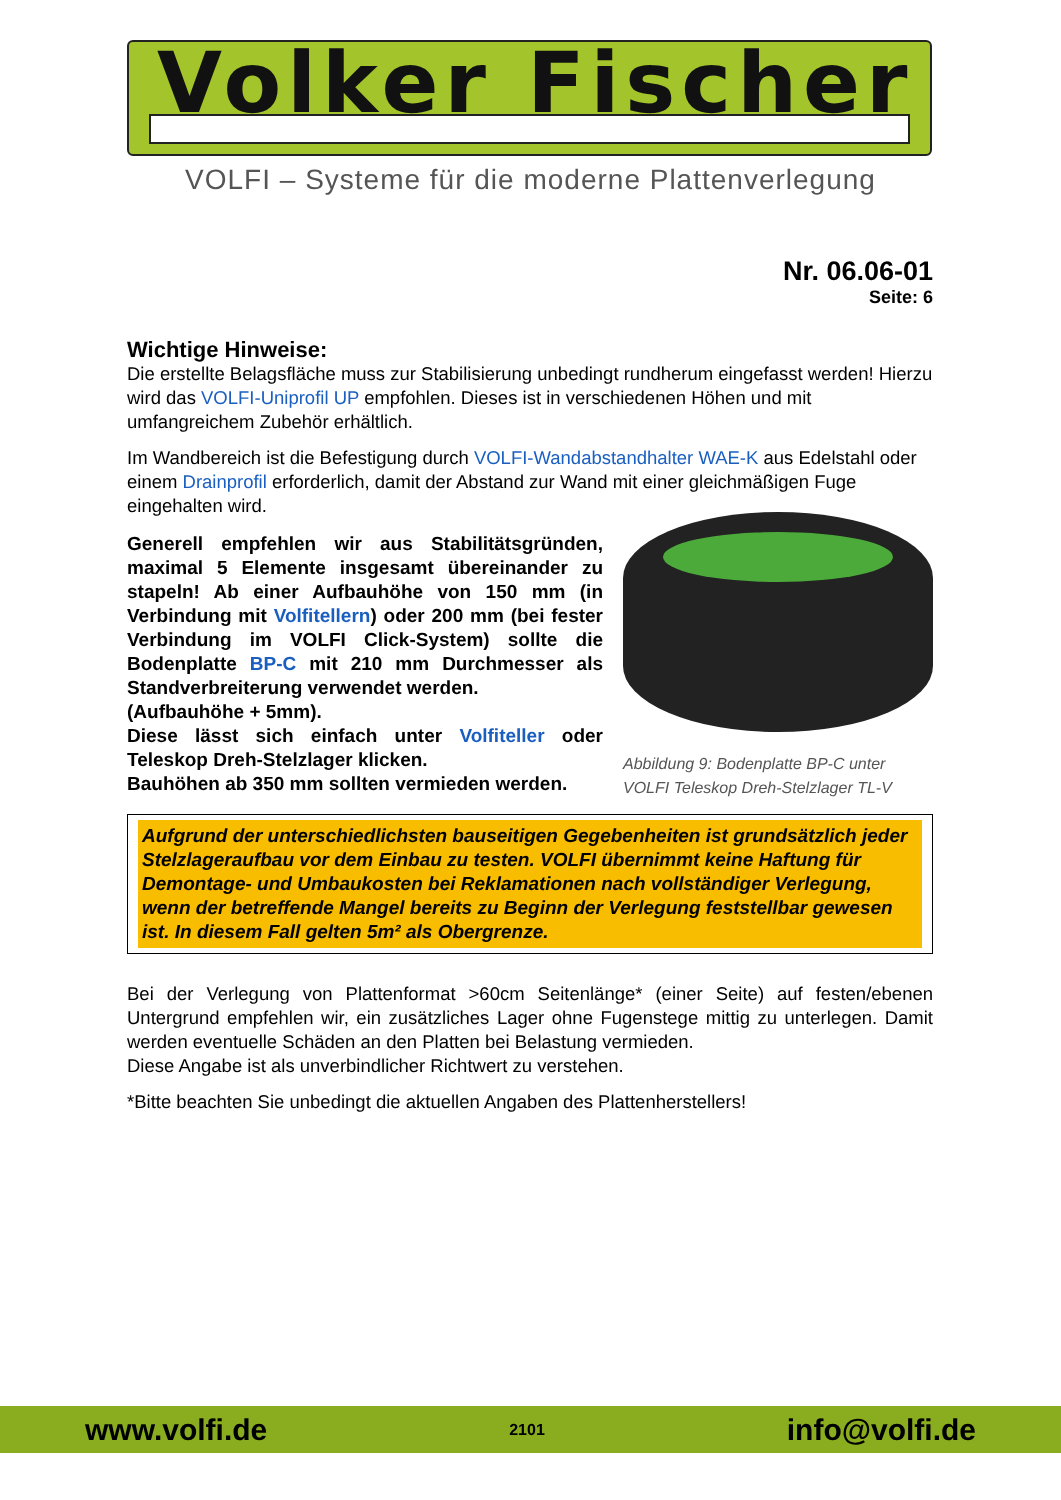Volker Fischer
VOLFI – Systeme für die moderne Plattenverlegung
Nr. 06.06-01
Seite: 6
Wichtige Hinweise:
Die erstellte Belagsfläche muss zur Stabilisierung unbedingt rundherum eingefasst werden! Hierzu wird das VOLFI-Uniprofil UP empfohlen. Dieses ist in verschiedenen Höhen und mit umfangreichem Zubehör erhältlich.
Im Wandbereich ist die Befestigung durch VOLFI-Wandabstandhalter WAE-K aus Edelstahl oder einem Drainprofil erforderlich, damit der Abstand zur Wand mit einer gleichmäßigen Fuge eingehalten wird.
Generell empfehlen wir aus Stabilitätsgründen, maximal 5 Elemente insgesamt übereinander zu stapeln! Ab einer Aufbauhöhe von 150 mm (in Verbindung mit Volfitellern) oder 200 mm (bei fester Verbindung im VOLFI Click-System) sollte die Bodenplatte BP-C mit 210 mm Durchmesser als Standverbreiterung verwendet werden.
(Aufbauhöhe + 5mm).
Diese lässt sich einfach unter Volfiteller oder Teleskop Dreh-Stelzlager klicken.
Bauhöhen ab 350 mm sollten vermieden werden.
Abbildung 9: Bodenplatte BP-C unter VOLFI Teleskop Dreh-Stelzlager TL-V
Aufgrund der unterschiedlichsten bauseitigen Gegebenheiten ist grundsätzlich jeder Stelzlageraufbau vor dem Einbau zu testen. VOLFI übernimmt keine Haftung für Demontage- und Umbaukosten bei Reklamationen nach vollständiger Verlegung, wenn der betreffende Mangel bereits zu Beginn der Verlegung feststellbar gewesen ist. In diesem Fall gelten 5m² als Obergrenze.
Bei der Verlegung von Plattenformat >60cm Seitenlänge* (einer Seite) auf festen/ebenen Untergrund empfehlen wir, ein zusätzliches Lager ohne Fugenstege mittig zu unterlegen. Damit werden eventuelle Schäden an den Platten bei Belastung vermieden.
Diese Angabe ist als unverbindlicher Richtwert zu verstehen.
*Bitte beachten Sie unbedingt die aktuellen Angaben des Plattenherstellers!
www.volfi.de 2101 info@volfi.de